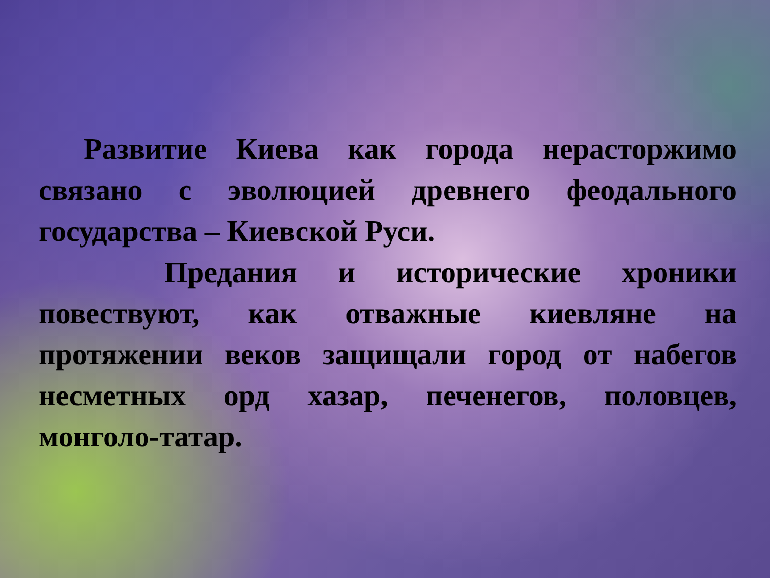Развитие Киева как города нерасторжимо связано с эволюцией древнего феодального государства – Киевской Руси.
Предания и исторические хроники повествуют, как отважные киевляне на протяжении веков защищали город от набегов несметных орд хазар, печенегов, половцев, монголо-татар.